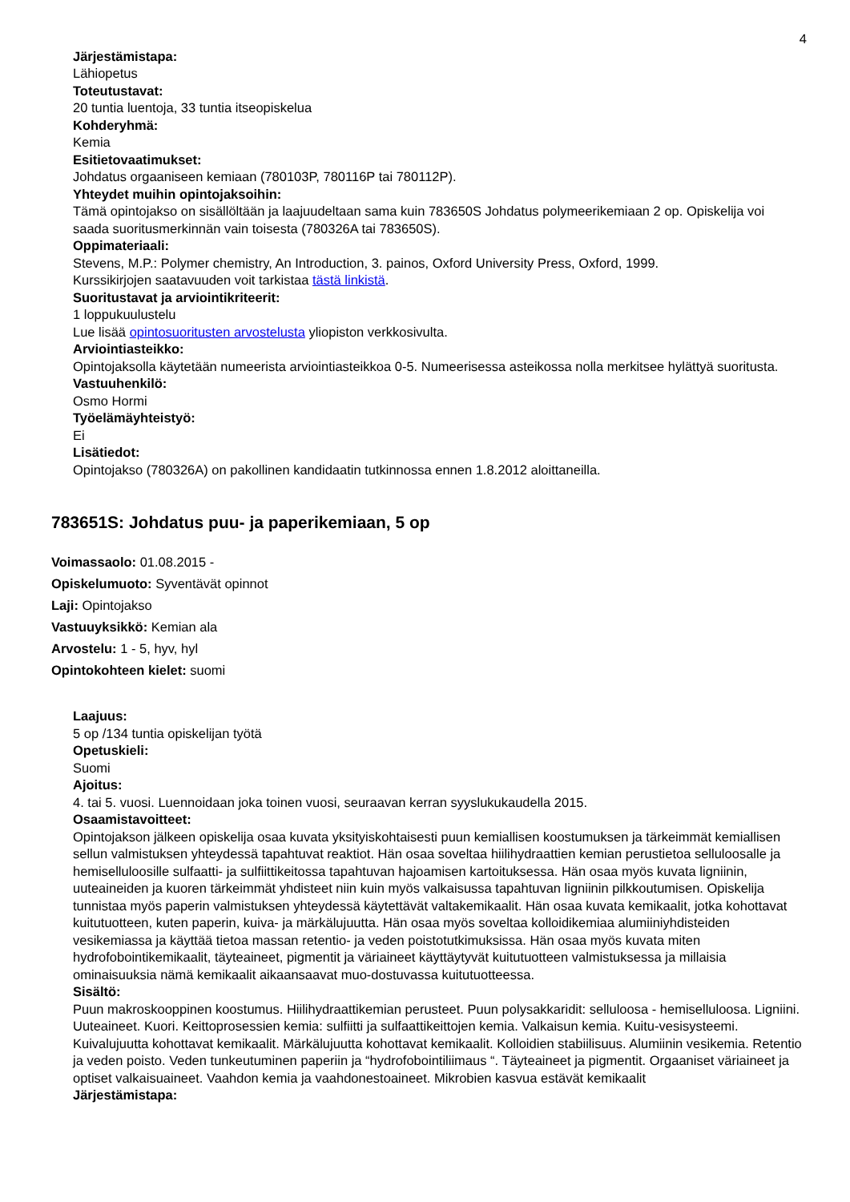4
Järjestämistapa:
Lähiopetus
Toteutustavat:
20 tuntia luentoja, 33 tuntia itseopiskelua
Kohderyhmä:
Kemia
Esitietovaatimukset:
Johdatus orgaaniseen kemiaan (780103P, 780116P tai 780112P).
Yhteydet muihin opintojaksoihin:
Tämä opintojakso on sisällöltään ja laajuudeltaan sama kuin 783650S Johdatus polymeerikemiaan 2 op. Opiskelija voi saada suoritusmerkinnän vain toisesta (780326A tai 783650S).
Oppimateriaali:
Stevens, M.P.: Polymer chemistry, An Introduction, 3. painos, Oxford University Press, Oxford, 1999.
Kurssikirjojen saatavuuden voit tarkistaa tästä linkistä.
Suoritustavat ja arviointikriteerit:
1 loppukuulustelu
Lue lisää opintosuoritusten arvostelusta yliopiston verkkosivulta.
Arviointiasteikko:
Opintojaksolla käytetään numeerista arviointiasteikkoa 0-5. Numeerisessa asteikossa nolla merkitsee hylättyä suoritusta.
Vastuuhenkilö:
Osmo Hormi
Työelämäyhteistyö:
Ei
Lisätiedot:
Opintojakso (780326A) on pakollinen kandidaatin tutkinnossa ennen 1.8.2012 aloittaneilla.
783651S: Johdatus puu- ja paperikemiaan, 5 op
Voimassaolo: 01.08.2015 -
Opiskelumuoto: Syventävät opinnot
Laji: Opintojakso
Vastuuyksikkö: Kemian ala
Arvostelu: 1 - 5, hyv, hyl
Opintokohteen kielet: suomi
Laajuus:
5 op /134 tuntia opiskelijan työtä
Opetuskieli:
Suomi
Ajoitus:
4. tai 5. vuosi. Luennoidaan joka toinen vuosi, seuraavan kerran syyslukukaudella 2015.
Osaamistavoitteet:
Opintojakson jälkeen opiskelija osaa kuvata yksityiskohtaisesti puun kemiallisen koostumuksen ja tärkeimmät kemiallisen sellun valmistuksen yhteydessä tapahtuvat reaktiot. Hän osaa soveltaa hiilihydraattien kemian perustietoa selluloosalle ja hemiselluloosille sulfaatti- ja sulfiittikeitossa tapahtuvan hajoamisen kartoituksessa. Hän osaa myös kuvata ligniinin, uuteaineiden ja kuoren tärkeimmät yhdisteet niin kuin myös valkaisussa tapahtuvan ligniinin pilkkoutumisen. Opiskelija tunnistaa myös paperin valmistuksen yhteydessä käytettävät valtakemikaalit. Hän osaa kuvata kemikaalit, jotka kohottavat kuitutuotteen, kuten paperin, kuiva- ja märkälujuutta. Hän osaa myös soveltaa kolloidikemiaa alumiiniyhdisteiden vesikemiassa ja käyttää tietoa massan retentio- ja veden poistotutkimuksissa. Hän osaa myös kuvata miten hydrofobointikemikaalit, täyteaineet, pigmentit ja väriaineet käyttäytyvät kuitutuotteen valmistuksessa ja millaisia ominaisuuksia nämä kemikaalit aikaansaavat muo-dostuvassa kuitutuotteessa.
Sisältö:
Puun makroskooppinen koostumus. Hiilihydraattikemian perusteet. Puun polysakkaridit: selluloosa - hemiselluloosa. Ligniini. Uuteaineet. Kuori. Keittoprosessien kemia: sulfiitti ja sulfaattikeittojen kemia. Valkaisun kemia. Kuitu-vesisysteemi. Kuivalujuutta kohottavat kemikaalit. Märkälujuutta kohottavat kemikaalit. Kolloidien stabiilisuus. Alumiinin vesikemia. Retentio ja veden poisto. Veden tunkeutuminen paperiin ja “hydrofobointiliimaus “. Täyteaineet ja pigmentit. Orgaaniset väriaineet ja optiset valkaisuaineet. Vaahdon kemia ja vaahdonestoaineet. Mikrobien kasvua estävät kemikaalit
Järjestämistapa: